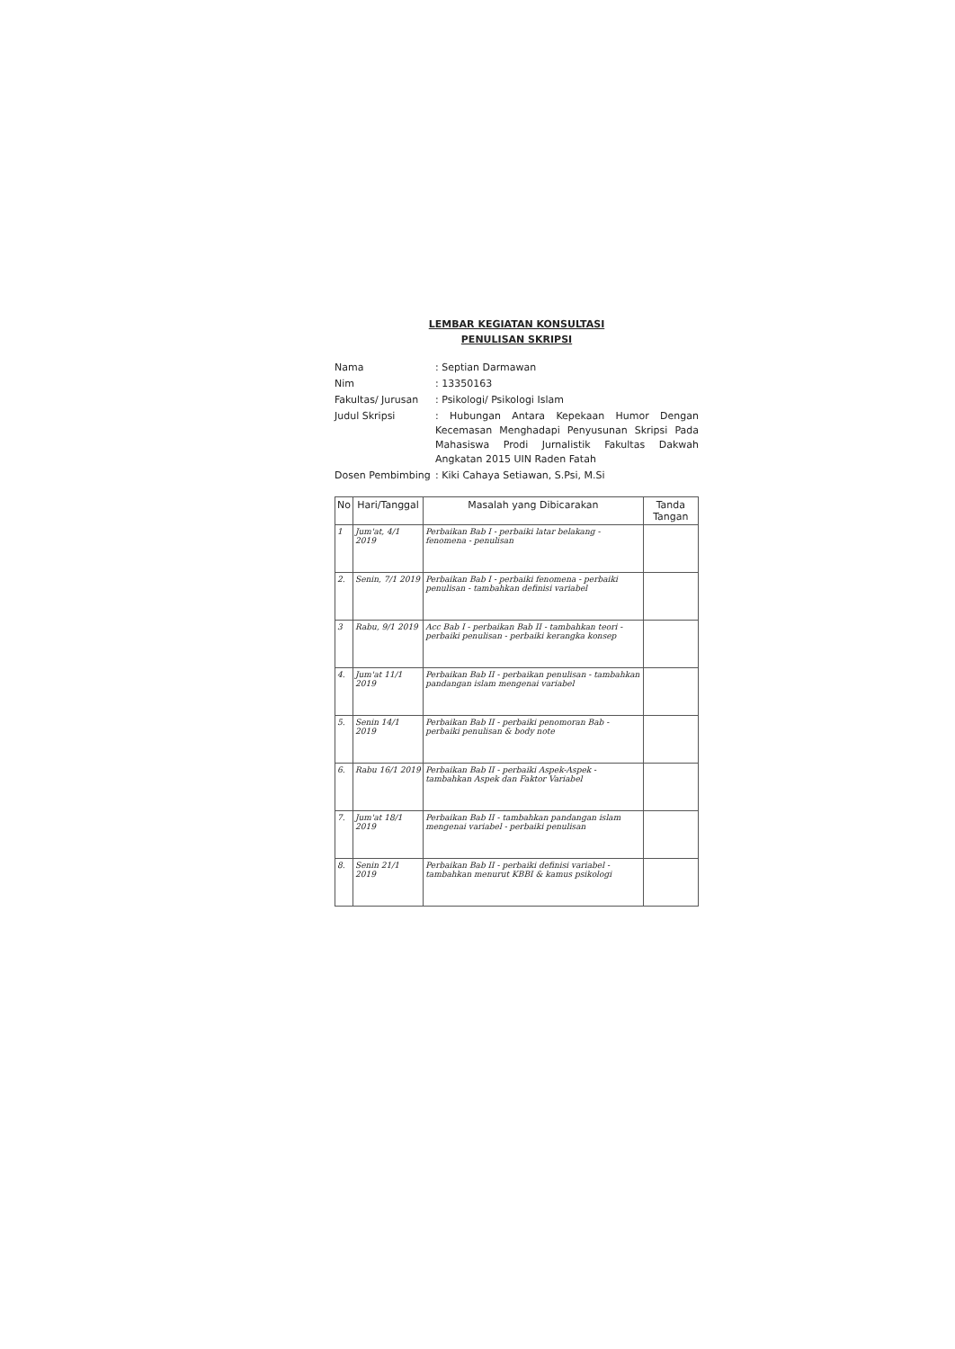LEMBAR KEGIATAN KONSULTASI
PENULISAN SKRIPSI
| Nama | : Septian Darmawan |
| Nim | : 13350163 |
| Fakultas/ Jurusan | : Psikologi/ Psikologi Islam |
| Judul Skripsi | : Hubungan Antara Kepekaan Humor Dengan Kecemasan Menghadapi Penyusunan Skripsi Pada Mahasiswa Prodi Jurnalistik Fakultas Dakwah Angkatan 2015 UIN Raden Fatah |
| Dosen Pembimbing | : Kiki Cahaya Setiawan, S.Psi, M.Si |
| No | Hari/Tanggal | Masalah yang Dibicarakan | Tanda Tangan |
| --- | --- | --- | --- |
| 1 | Jum'at, 4/1 2019 | Perbaikan Bab I - perbaiki latar belakang - fenomena - penulisan | |
| 2. | Senin, 7/1 2019 | Perbaikan Bab I - perbaiki fenomena - perbaiki penulisan - tambahkan definisi variabel | |
| 3 | Rabu, 9/1 2019 | Acc Bab I - perbaikan Bab II - tambahkan teori - perbaiki penulisan - perbaiki kerangka konsep | |
| 4. | Jum'at 11/1 2019 | Perbaikan Bab II - perbaikan penulisan - tambahkan pandangan islam mengenai variabel | |
| 5. | Senin 14/1 2019 | Perbaikan Bab II - perbaiki penomoran Bab - perbaiki penulisan & body note | |
| 6. | Rabu 16/1 2019 | Perbaikan Bab II - perbaiki Aspek-Aspek - tambahkan Aspek dan Faktor Variabel | |
| 7. | Jum'at 18/1 2019 | Perbaikan Bab II - tambahkan pandangan islam mengenai variabel - perbaiki penulisan | |
| 8. | Senin 21/1 2019 | Perbaikan Bab II - perbaiki definisi variabel - tambahkan menurut KBBI & kamus psikologi | |